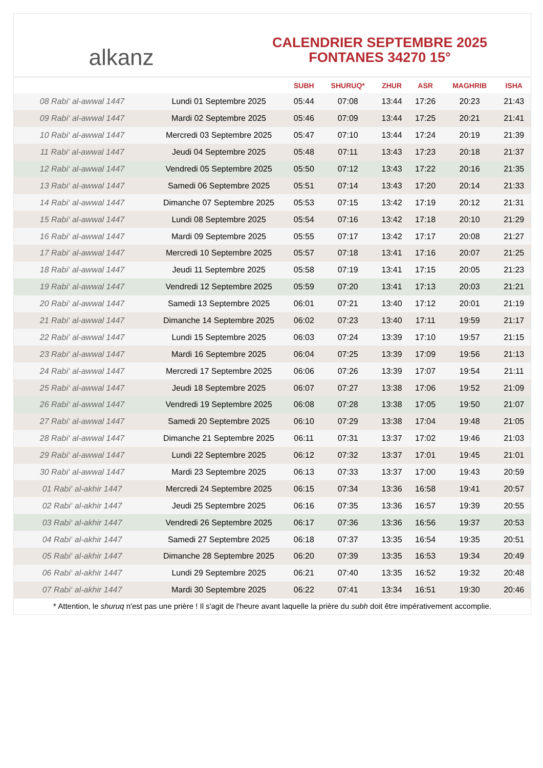alkanz
CALENDRIER SEPTEMBRE 2025
FONTANES 34270 15°
| | | SUBH | SHURUQ* | ZHUR | ASR | MAGHRIB | ISHA |
| --- | --- | --- | --- | --- | --- | --- | --- |
| 08 Rabi‘ al-awwal 1447 | Lundi 01 Septembre 2025 | 05:44 | 07:08 | 13:44 | 17:26 | 20:23 | 21:43 |
| 09 Rabi‘ al-awwal 1447 | Mardi 02 Septembre 2025 | 05:46 | 07:09 | 13:44 | 17:25 | 20:21 | 21:41 |
| 10 Rabi‘ al-awwal 1447 | Mercredi 03 Septembre 2025 | 05:47 | 07:10 | 13:44 | 17:24 | 20:19 | 21:39 |
| 11 Rabi‘ al-awwal 1447 | Jeudi 04 Septembre 2025 | 05:48 | 07:11 | 13:43 | 17:23 | 20:18 | 21:37 |
| 12 Rabi‘ al-awwal 1447 | Vendredi 05 Septembre 2025 | 05:50 | 07:12 | 13:43 | 17:22 | 20:16 | 21:35 |
| 13 Rabi‘ al-awwal 1447 | Samedi 06 Septembre 2025 | 05:51 | 07:14 | 13:43 | 17:20 | 20:14 | 21:33 |
| 14 Rabi‘ al-awwal 1447 | Dimanche 07 Septembre 2025 | 05:53 | 07:15 | 13:42 | 17:19 | 20:12 | 21:31 |
| 15 Rabi‘ al-awwal 1447 | Lundi 08 Septembre 2025 | 05:54 | 07:16 | 13:42 | 17:18 | 20:10 | 21:29 |
| 16 Rabi‘ al-awwal 1447 | Mardi 09 Septembre 2025 | 05:55 | 07:17 | 13:42 | 17:17 | 20:08 | 21:27 |
| 17 Rabi‘ al-awwal 1447 | Mercredi 10 Septembre 2025 | 05:57 | 07:18 | 13:41 | 17:16 | 20:07 | 21:25 |
| 18 Rabi‘ al-awwal 1447 | Jeudi 11 Septembre 2025 | 05:58 | 07:19 | 13:41 | 17:15 | 20:05 | 21:23 |
| 19 Rabi‘ al-awwal 1447 | Vendredi 12 Septembre 2025 | 05:59 | 07:20 | 13:41 | 17:13 | 20:03 | 21:21 |
| 20 Rabi‘ al-awwal 1447 | Samedi 13 Septembre 2025 | 06:01 | 07:21 | 13:40 | 17:12 | 20:01 | 21:19 |
| 21 Rabi‘ al-awwal 1447 | Dimanche 14 Septembre 2025 | 06:02 | 07:23 | 13:40 | 17:11 | 19:59 | 21:17 |
| 22 Rabi‘ al-awwal 1447 | Lundi 15 Septembre 2025 | 06:03 | 07:24 | 13:39 | 17:10 | 19:57 | 21:15 |
| 23 Rabi‘ al-awwal 1447 | Mardi 16 Septembre 2025 | 06:04 | 07:25 | 13:39 | 17:09 | 19:56 | 21:13 |
| 24 Rabi‘ al-awwal 1447 | Mercredi 17 Septembre 2025 | 06:06 | 07:26 | 13:39 | 17:07 | 19:54 | 21:11 |
| 25 Rabi‘ al-awwal 1447 | Jeudi 18 Septembre 2025 | 06:07 | 07:27 | 13:38 | 17:06 | 19:52 | 21:09 |
| 26 Rabi‘ al-awwal 1447 | Vendredi 19 Septembre 2025 | 06:08 | 07:28 | 13:38 | 17:05 | 19:50 | 21:07 |
| 27 Rabi‘ al-awwal 1447 | Samedi 20 Septembre 2025 | 06:10 | 07:29 | 13:38 | 17:04 | 19:48 | 21:05 |
| 28 Rabi‘ al-awwal 1447 | Dimanche 21 Septembre 2025 | 06:11 | 07:31 | 13:37 | 17:02 | 19:46 | 21:03 |
| 29 Rabi‘ al-awwal 1447 | Lundi 22 Septembre 2025 | 06:12 | 07:32 | 13:37 | 17:01 | 19:45 | 21:01 |
| 30 Rabi‘ al-awwal 1447 | Mardi 23 Septembre 2025 | 06:13 | 07:33 | 13:37 | 17:00 | 19:43 | 20:59 |
| 01 Rabi‘ al-akhir 1447 | Mercredi 24 Septembre 2025 | 06:15 | 07:34 | 13:36 | 16:58 | 19:41 | 20:57 |
| 02 Rabi‘ al-akhir 1447 | Jeudi 25 Septembre 2025 | 06:16 | 07:35 | 13:36 | 16:57 | 19:39 | 20:55 |
| 03 Rabi‘ al-akhir 1447 | Vendredi 26 Septembre 2025 | 06:17 | 07:36 | 13:36 | 16:56 | 19:37 | 20:53 |
| 04 Rabi‘ al-akhir 1447 | Samedi 27 Septembre 2025 | 06:18 | 07:37 | 13:35 | 16:54 | 19:35 | 20:51 |
| 05 Rabi‘ al-akhir 1447 | Dimanche 28 Septembre 2025 | 06:20 | 07:39 | 13:35 | 16:53 | 19:34 | 20:49 |
| 06 Rabi‘ al-akhir 1447 | Lundi 29 Septembre 2025 | 06:21 | 07:40 | 13:35 | 16:52 | 19:32 | 20:48 |
| 07 Rabi‘ al-akhir 1447 | Mardi 30 Septembre 2025 | 06:22 | 07:41 | 13:34 | 16:51 | 19:30 | 20:46 |
* Attention, le shuruq n'est pas une prière ! Il s'agit de l'heure avant laquelle la prière du subh doit être impérativement accomplie.